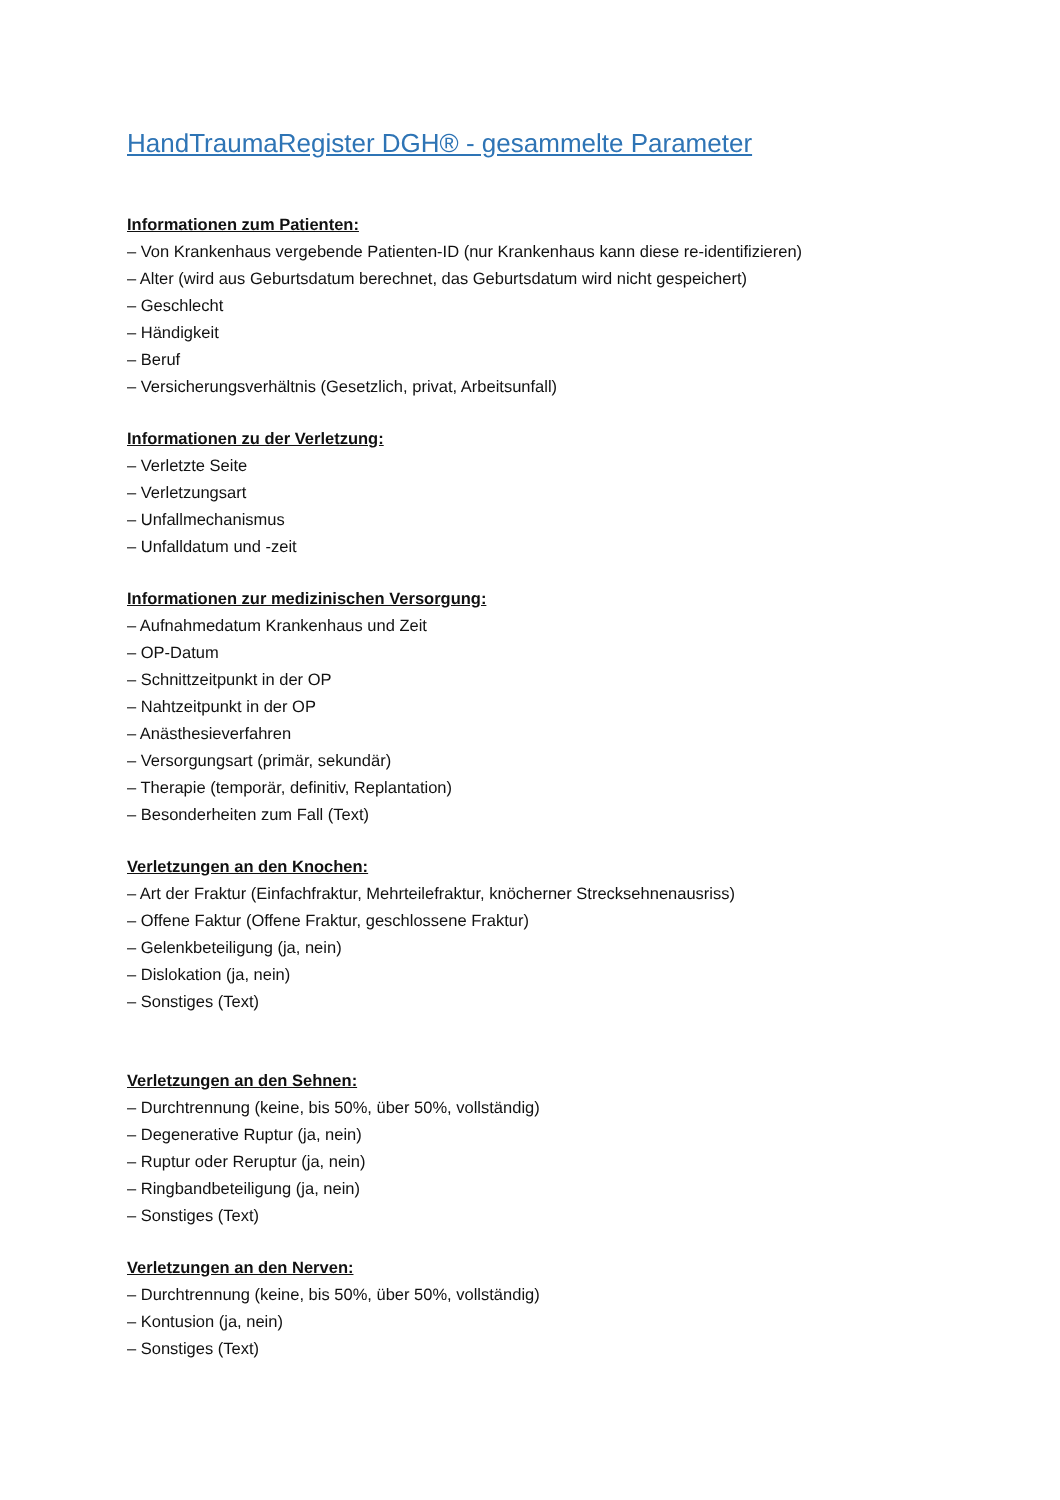HandTraumaRegister DGH® - gesammelte Parameter
Informationen zum Patienten:
– Von Krankenhaus vergebende Patienten-ID (nur Krankenhaus kann diese re-identifizieren)
– Alter (wird aus Geburtsdatum berechnet, das Geburtsdatum wird nicht gespeichert)
– Geschlecht
– Händigkeit
– Beruf
– Versicherungsverhältnis (Gesetzlich, privat, Arbeitsunfall)
Informationen zu der Verletzung:
– Verletzte Seite
– Verletzungsart
– Unfallmechanismus
– Unfalldatum und -zeit
Informationen zur medizinischen Versorgung:
– Aufnahmedatum Krankenhaus und Zeit
– OP-Datum
– Schnittzeitpunkt in der OP
– Nahtzeitpunkt in der OP
– Anästhesieverfahren
– Versorgungsart (primär, sekundär)
– Therapie (temporär, definitiv, Replantation)
– Besonderheiten zum Fall (Text)
Verletzungen an den Knochen:
– Art der Fraktur (Einfachfraktur, Mehrteilefraktur, knöcherner Strecksehnenausriss)
– Offene Faktur (Offene Fraktur, geschlossene Fraktur)
– Gelenkbeteiligung (ja, nein)
– Dislokation (ja, nein)
– Sonstiges (Text)
Verletzungen an den Sehnen:
– Durchtrennung (keine, bis 50%, über 50%, vollständig)
– Degenerative Ruptur (ja, nein)
– Ruptur oder Reruptur (ja, nein)
– Ringbandbeteiligung (ja, nein)
– Sonstiges (Text)
Verletzungen an den Nerven:
– Durchtrennung (keine, bis 50%, über 50%, vollständig)
– Kontusion (ja, nein)
– Sonstiges (Text)